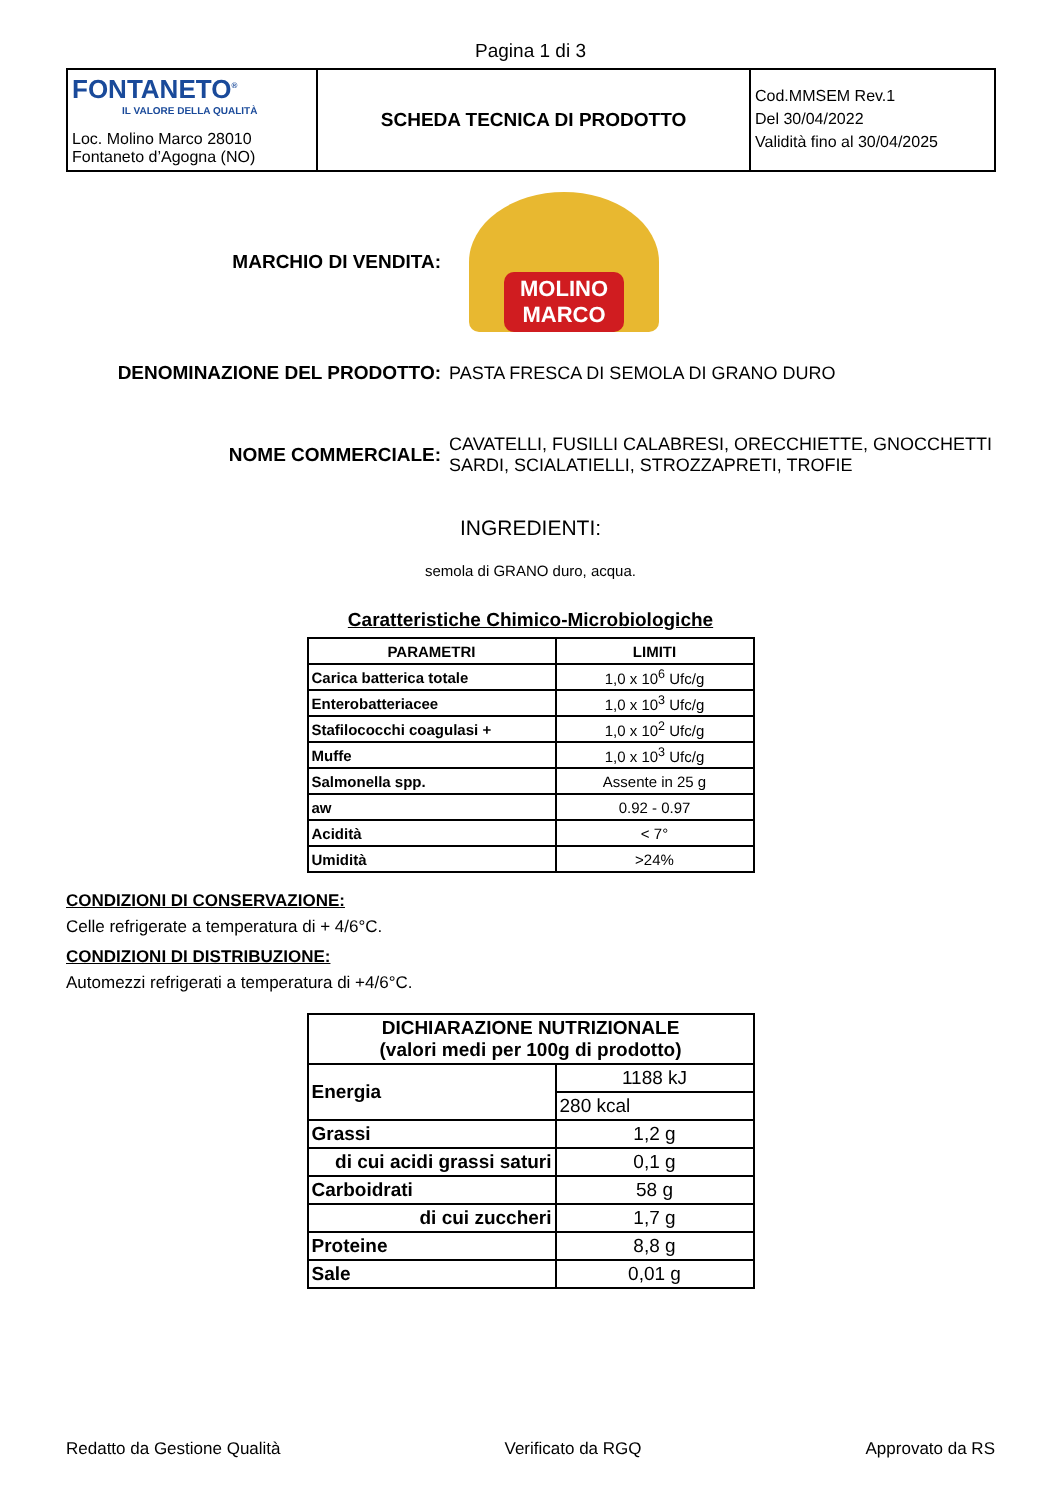Pagina 1 di 3
| FONTANETO<sup>®</sup> IL VALORE DELLA QUALITÀ Loc. Molino Marco 28010 Fontaneto d’Agogna (NO) | SCHEDA TECNICA DI PRODOTTO | Cod.MMSEM Rev.1 Del 30/04/2022 Validità fino al 30/04/2025 |
MARCHIO DI VENDITA:
MOLINO
MARCO
DENOMINAZIONE DEL PRODOTTO:
PASTA FRESCA DI SEMOLA DI GRANO DURO
NOME COMMERCIALE:
CAVATELLI, FUSILLI CALABRESI, ORECCHIETTE, GNOCCHETTI
SARDI, SCIALATIELLI, STROZZAPRETI, TROFIE
INGREDIENTI:
semola di GRANO duro, acqua.
Caratteristiche Chimico-Microbiologiche
| PARAMETRI | LIMITI |
| --- | --- |
| Carica batterica totale | 1,0 x 10<sup>6</sup> Ufc/g |
| Enterobatteriacee | 1,0 x 10<sup>3</sup> Ufc/g |
| Stafilococchi coagulasi + | 1,0 x 10<sup>2</sup> Ufc/g |
| Muffe | 1,0 x 10<sup>3</sup> Ufc/g |
| Salmonella spp. | Assente in 25 g |
| aw | 0.92 - 0.97 |
| Acidità | < 7° |
| Umidità | >24% |
CONDIZIONI DI CONSERVAZIONE:
Celle refrigerate a temperatura di + 4/6°C.
CONDIZIONI DI DISTRIBUZIONE:
Automezzi refrigerati a temperatura di +4/6°C.
| DICHIARAZIONE NUTRIZIONALE (valori medi per 100g di prodotto) | |
| --- | --- |
| Energia | 1188 kJ |
| | 280 kcal |
| Grassi | 1,2 g |
| di cui acidi grassi saturi | 0,1 g |
| Carboidrati | 58 g |
| di cui zuccheri | 1,7 g |
| Proteine | 8,8 g |
| Sale | 0,01 g |
Redatto da Gestione Qualità Verificato da RGQ Approvato da RS